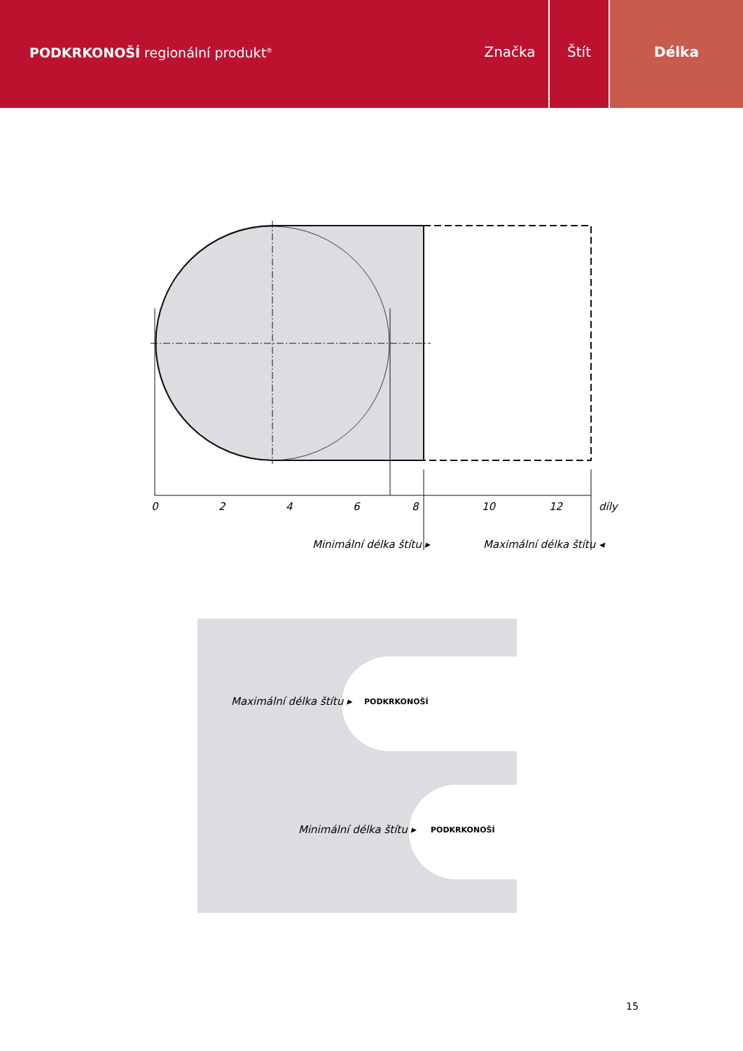PODKRKONOŠÍ regionální produkt<sup>®</sup>
Značka Štít Délka
0 2 4 6 8 10 12 díly
Minimální délka štítu ▸ Maximální délka štítu ◂
Maximální délka štítu ▸
Minimální délka štítu ▸
PODKRKONOŠÍ
PODKRKONOŠÍ
15